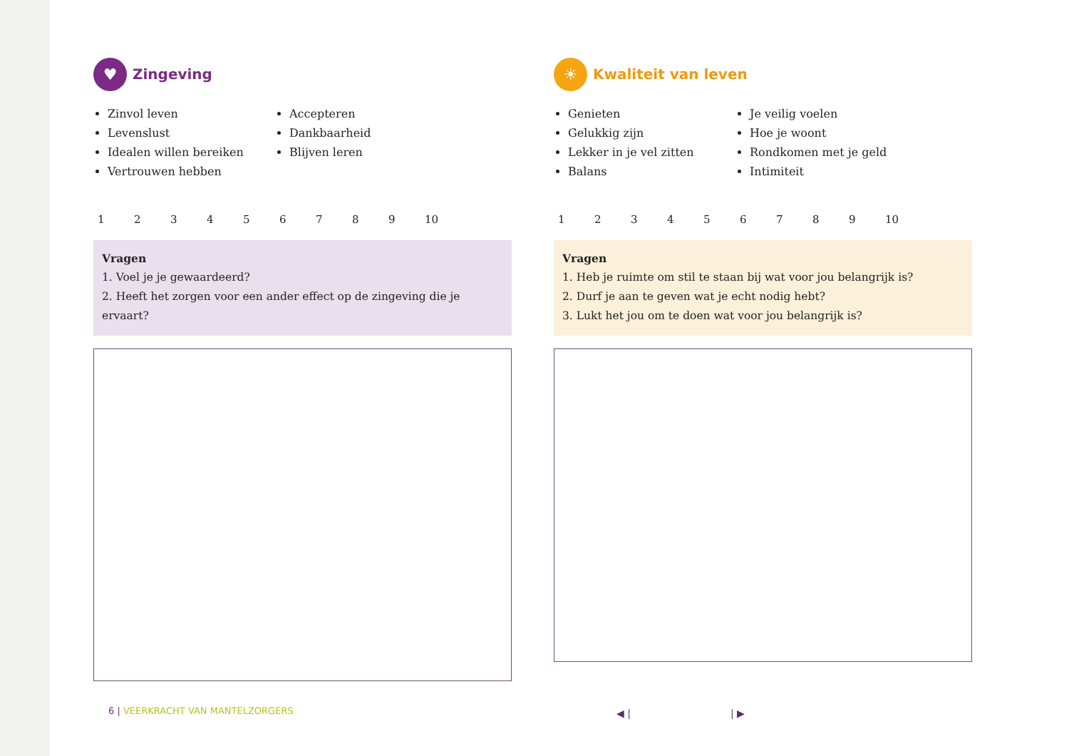♥ Zingeving
Zinvol leven
Levenslust
Idealen willen bereiken
Vertrouwen hebben
Accepteren
Dankbaarheid
Blijven leren
123456789 10
Vragen
1. Voel je je gewaardeerd?
2. Heeft het zorgen voor een ander effect op de zingeving die je ervaart?
☀ Kwaliteit van leven
Genieten
Gelukkig zijn
Lekker in je vel zitten
Balans
Je veilig voelen
Hoe je woont
Rondkomen met je geld
Intimiteit
123456789 10
Vragen
1. Heb je ruimte om stil te staan bij wat voor jou belangrijk is?
2. Durf je aan te geven wat je echt nodig hebt?
3. Lukt het jou om te doen wat voor jou belangrijk is?
6 | VEERKRACHT VAN MANTELZORGERS
◀ | | ▶